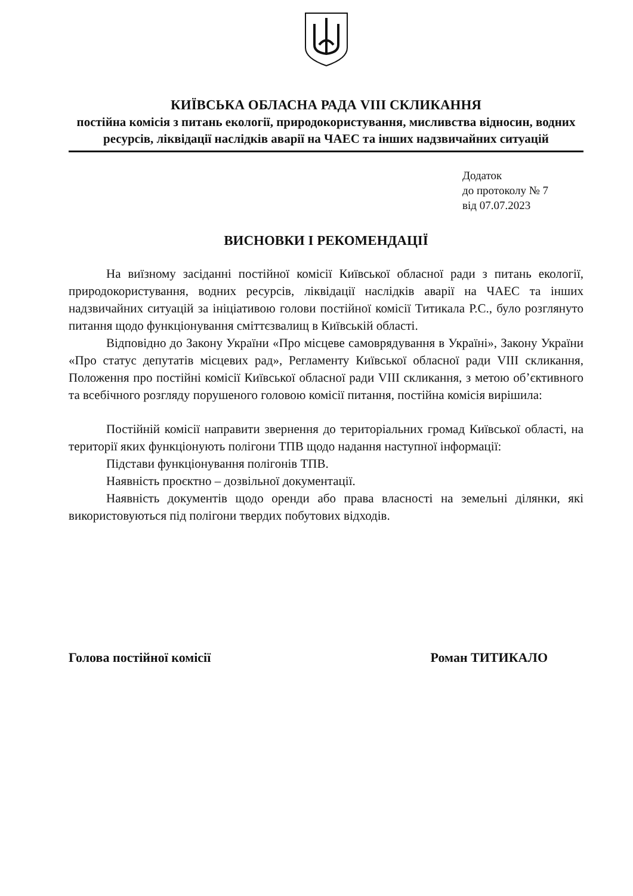КИЇВСЬКА ОБЛАСНА РАДА VIII СКЛИКАННЯ
постійна комісія з питань екології, природокористування, мисливства відносин, водних ресурсів, ліквідації наслідків аварії на ЧАЕС та інших надзвичайних ситуацій
Додаток
до протоколу № 7
від 07.07.2023
ВИСНОВКИ І РЕКОМЕНДАЦІЇ
На виїзному засіданні постійної комісії Київської обласної ради з питань екології, природокористування, водних ресурсів, ліквідації наслідків аварії на ЧАЕС та інших надзвичайних ситуацій за ініціативою голови постійної комісії Титикала Р.С., було розглянуто питання щодо функціонування сміттєзвалищ в Київській області.
Відповідно до Закону України «Про місцеве самоврядування в Україні», Закону України «Про статус депутатів місцевих рад», Регламенту Київської обласної ради VIII скликання, Положення про постійні комісії Київської обласної ради VIII скликання, з метою об’єктивного та всебічного розгляду порушеного головою комісії питання, постійна комісія вирішила:
Постійній комісії направити звернення до територіальних громад Київської області, на території яких функціонують полігони ТПВ щодо надання наступної інформації:
Підстави функціонування полігонів ТПВ.
Наявність проєктно – дозвільної документації.
Наявність документів щодо оренди або права власності на земельні ділянки, які використовуються під полігони твердих побутових відходів.
Голова постійної комісії Роман ТИТИКАЛО